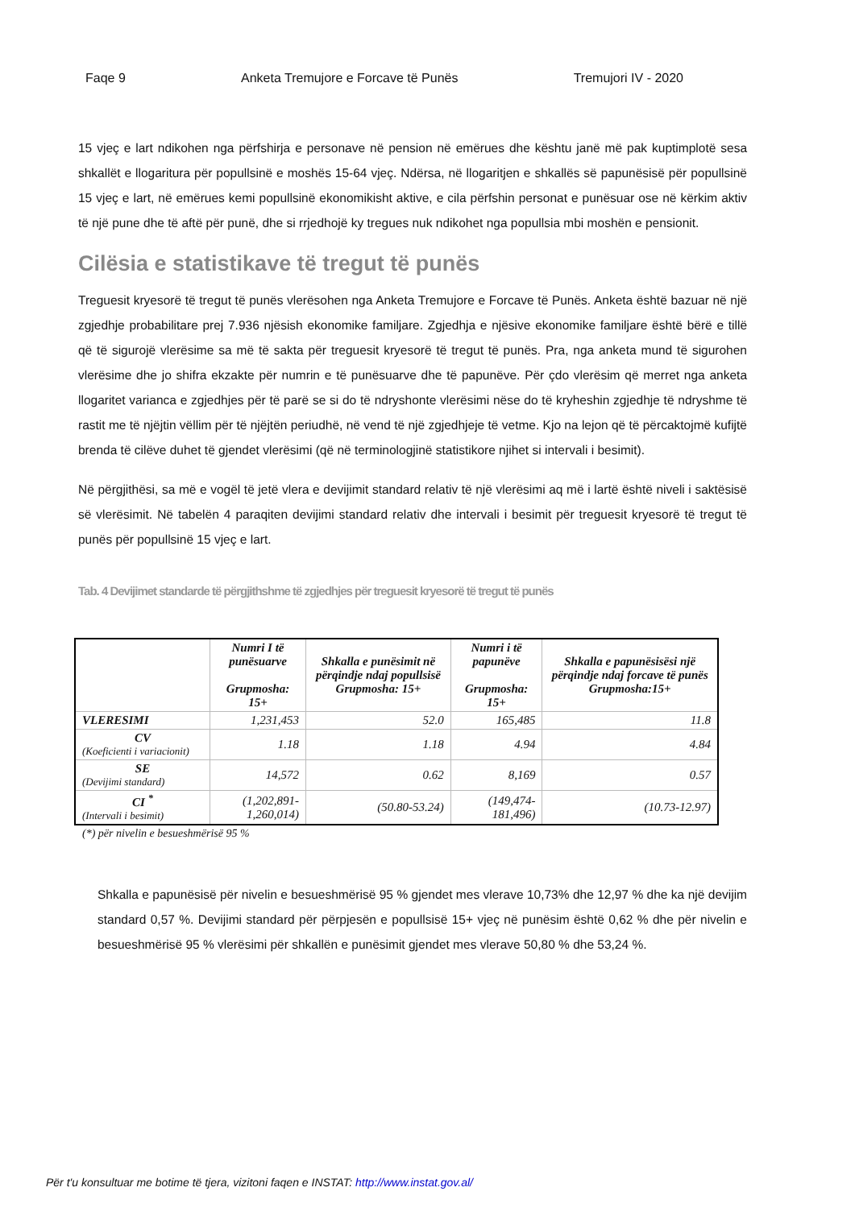Faqe 9 Anketa Tremujore e Forcave të Punës Tremujori IV - 2020
15 vjeç e lart ndikohen nga përfshirja e personave në pension në emërues dhe kështu janë më pak kuptimplotë sesa shkallët e llogaritura për popullsinë e moshës 15-64 vjeç. Ndërsa, në llogaritjen e shkallës së papunësisë për popullsinë 15 vjeç e lart, në emërues kemi popullsinë ekonomikisht aktive, e cila përfshin personat e punësuar ose në kërkim aktiv të një pune dhe të aftë për punë, dhe si rrjedhojë ky tregues nuk ndikohet nga popullsia mbi moshën e pensionit.
Cilësia e statistikave të tregut të punës
Treguesit kryesorë të tregut të punës vlerësohen nga Anketa Tremujore e Forcave të Punës. Anketa është bazuar në një zgjedhje probabilitare prej 7.936 njësish ekonomike familjare. Zgjedhja e njësive ekonomike familjare është bërë e tillë që të sigurojë vlerësime sa më të sakta për treguesit kryesorë të tregut të punës. Pra, nga anketa mund të sigurohen vlerësime dhe jo shifra ekzakte për numrin e të punësuarve dhe të papunëve. Për çdo vlerësim që merret nga anketa llogaritet varianca e zgjedhjes për të parë se si do të ndryshonte vlerësimi nëse do të kryheshin zgjedhje të ndryshme të rastit me të njëjtin vëllim për të njëjtën periudhë, në vend të një zgjedhjeje të vetme. Kjo na lejon që të përcaktojmë kufijtë brenda të cilëve duhet të gjendet vlerësimi (që në terminologjinë statistikore njihet si intervali i besimit).
Në përgjithësi, sa më e vogël të jetë vlera e devijimit standard relativ të një vlerësimi aq më i lartë është niveli i saktësisë së vlerësimit. Në tabelën 4 paraqiten devijimi standard relativ dhe intervali i besimit për treguesit kryesorë të tregut të punës për popullsinë 15 vjeç e lart.
Tab. 4 Devijimet standarde të përgjithshme të zgjedhjes për treguesit kryesorë të tregut të punës
| | Numri I të punësuarve Grupmosha: 15+ | Shkalla e punësimit në përqindje ndaj popullsisë Grupmosha: 15+ | Numri i të papunëve Grupmosha: 15+ | Shkalla e papunësisësi një përqindje ndaj forcave të punës Grupmosha:15+ |
| --- | --- | --- | --- | --- |
| VLERESIMI | 1,231,453 | 52.0 | 165,485 | 11.8 |
| CV (Koeficienti i variacionit) | 1.18 | 1.18 | 4.94 | 4.84 |
| SE (Devijimi standard) | 14,572 | 0.62 | 8,169 | 0.57 |
| CI <sup>*</sup> (Intervali i besimit) | (1,202,891- 1,260,014) | (50.80-53.24) | (149,474-181,496) | (10.73-12.97) |
(*) për nivelin e besueshmërisë 95 %
Shkalla e papunësisë për nivelin e besueshmërisë 95 % gjendet mes vlerave 10,73% dhe 12,97 % dhe ka një devijim standard 0,57 %. Devijimi standard për përpjesën e popullsisë 15+ vjeç në punësim është 0,62 % dhe për nivelin e besueshmërisë 95 % vlerësimi për shkallën e punësimit gjendet mes vlerave 50,80 % dhe 53,24 %.
Për t'u konsultuar me botime të tjera, vizitoni faqen e INSTAT: http://www.instat.gov.al/